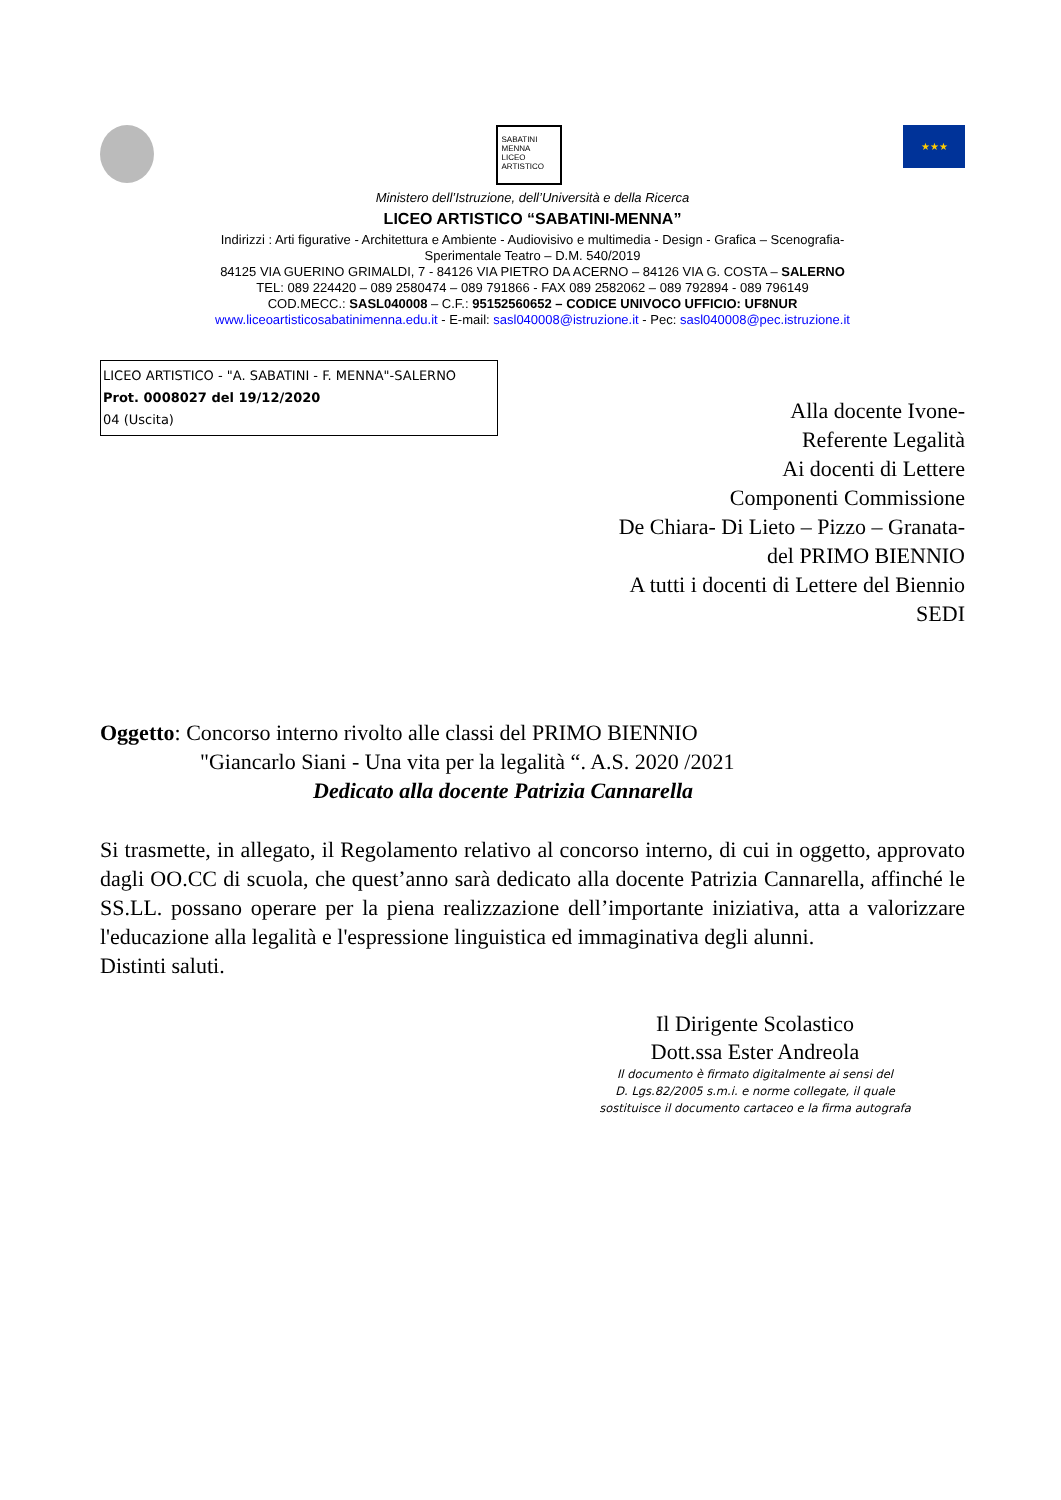SABATINI MENNA LICEO ARTISTICO
★★★
Ministero dell’Istruzione, dell’Università e della Ricerca
LICEO ARTISTICO “SABATINI-MENNA”
Indirizzi : Arti figurative - Architettura e Ambiente - Audiovisivo e multimedia - Design - Grafica – Scenografia-
Sperimentale Teatro – D.M. 540/2019
84125 VIA GUERINO GRIMALDI, 7 - 84126 VIA PIETRO DA ACERNO – 84126 VIA G. COSTA – SALERNO
TEL: 089 224420 – 089 2580474 – 089 791866 - FAX 089 2582062 – 089 792894 - 089 796149
COD.MECC.: SASL040008 – C.F.: 95152560652 – CODICE UNIVOCO UFFICIO: UF8NUR
www.liceoartisticosabatinimenna.edu.it - E-mail: sasl040008@istruzione.it - Pec: sasl040008@pec.istruzione.it
LICEO ARTISTICO - "A. SABATINI - F. MENNA"-SALERNO
Prot. 0008027 del 19/12/2020
04 (Uscita)
Alla docente Ivone-
Referente Legalità
Ai docenti di Lettere
Componenti Commissione
De Chiara- Di Lieto – Pizzo – Granata-
del PRIMO BIENNIO
A tutti i docenti di Lettere del Biennio
SEDI
Oggetto: Concorso interno rivolto alle classi del PRIMO BIENNIO
"Giancarlo Siani - Una vita per la legalità “. A.S. 2020 /2021
Dedicato alla docente Patrizia Cannarella
Si trasmette, in allegato, il Regolamento relativo al concorso interno, di cui in oggetto, approvato dagli OO.CC di scuola, che quest’anno sarà dedicato alla docente Patrizia Cannarella, affinché le SS.LL. possano operare per la piena realizzazione dell’importante iniziativa, atta a valorizzare l'educazione alla legalità e l'espressione linguistica ed immaginativa degli alunni.
Distinti saluti.
Il Dirigente Scolastico
Dott.ssa Ester Andreola
Il documento è firmato digitalmente ai sensi del
D. Lgs.82/2005 s.m.i. e norme collegate, il quale
sostituisce il documento cartaceo e la firma autografa